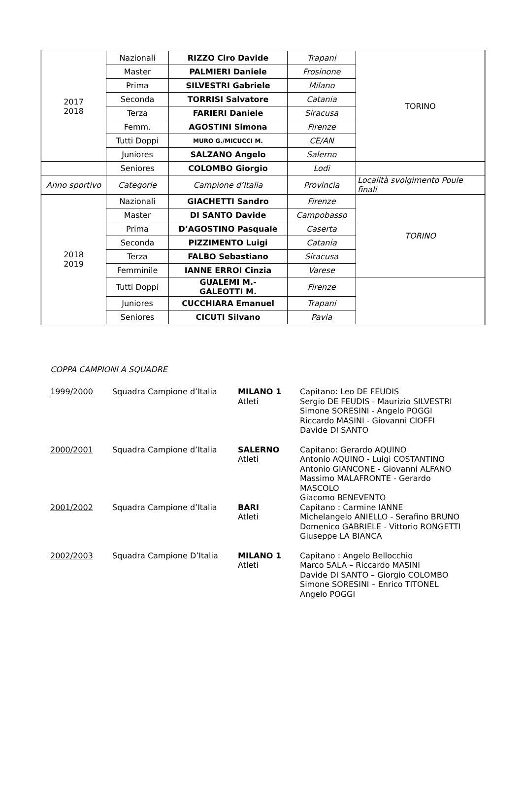| 2017 2018 | Nazionali | RIZZO Ciro Davide | Trapani | TORINO |
| | Master | PALMIERI Daniele | Frosinone | |
| | Prima | SILVESTRI Gabriele | Milano | |
| | Seconda | TORRISI Salvatore | Catania | |
| | Terza | FARIERI Daniele | Siracusa | |
| | Femm. | AGOSTINI Simona | Firenze | |
| | Tutti Doppi | MURO G./MICUCCI M. | CE/AN | |
| | Juniores | SALZANO Angelo | Salerno | |
| | Seniores | COLOMBO Giorgio | Lodi | |
| Anno sportivo | Categorie | Campione d’Italia | Provincia | Località svolgimento Poule finali |
| 2018 2019 | Nazionali | GIACHETTI Sandro | Firenze | TORINO |
| | Master | DI SANTO Davide | Campobasso | |
| | Prima | D’AGOSTINO Pasquale | Caserta | |
| | Seconda | PIZZIMENTO Luigi | Catania | |
| | Terza | FALBO Sebastiano | Siracusa | |
| | Femminile | IANNE ERROI Cinzia | Varese | |
| | Tutti Doppi | GUALEMI M.- GALEOTTI M. | Firenze | |
| | Juniores | CUCCHIARA Emanuel | Trapani | |
| | Seniores | CICUTI Silvano | Pavia | |
COPPA CAMPIONI A SQUADRE
1999/2000 Squadra Campione d’Italia MILANO 1
Atleti
Capitano: Leo DE FEUDIS
Sergio DE FEUDIS - Maurizio SILVESTRI
Simone SORESINI - Angelo POGGI
Riccardo MASINI - Giovanni CIOFFI
Davide DI SANTO
2000/2001 Squadra Campione d’Italia SALERNO
Atleti
Capitano: Gerardo AQUINO
Antonio AQUINO - Luigi COSTANTINO
Antonio GIANCONE - Giovanni ALFANO
Massimo MALAFRONTE - Gerardo MASCOLO
Giacomo BENEVENTO
2001/2002 Squadra Campione d’Italia BARI
Atleti
Capitano : Carmine IANNE
Michelangelo ANIELLO - Serafino BRUNO
Domenico GABRIELE - Vittorio RONGETTI
Giuseppe LA BIANCA
2002/2003 Squadra Campione D’Italia MILANO 1
Atleti
Capitano : Angelo Bellocchio
Marco SALA – Riccardo MASINI
Davide DI SANTO – Giorgio COLOMBO
Simone SORESINI – Enrico TITONEL
Angelo POGGI